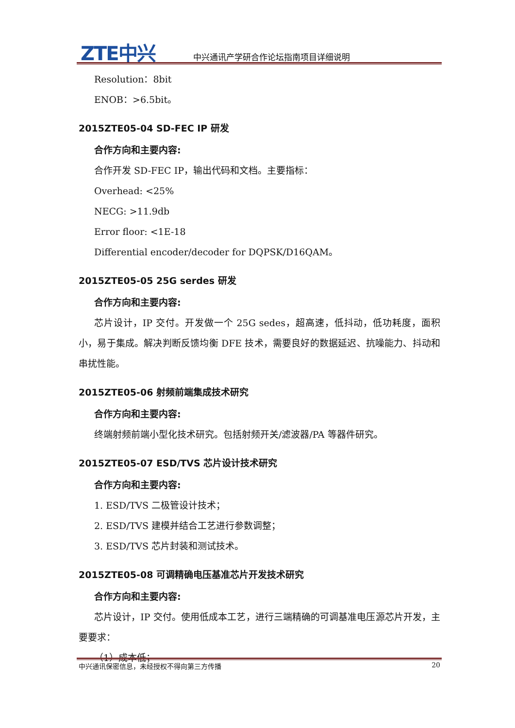ZTE中兴
中兴通讯产学研合作论坛指南项目详细说明
Resolution：8bit
ENOB：>6.5bit。
2015ZTE05-04 SD-FEC IP 研发
合作方向和主要内容:
合作开发 SD-FEC IP，输出代码和文档。主要指标：
Overhead: <25%
NECG: >11.9db
Error floor: <1E-18
Differential encoder/decoder for DQPSK/D16QAM。
2015ZTE05-05 25G serdes 研发
合作方向和主要内容:
芯片设计，IP 交付。开发做一个 25G sedes，超高速，低抖动，低功耗度，面积小，易于集成。解决判断反馈均衡 DFE 技术，需要良好的数据延迟、抗噪能力、抖动和串扰性能。
2015ZTE05-06 射频前端集成技术研究
合作方向和主要内容:
终端射频前端小型化技术研究。包括射频开关/滤波器/PA 等器件研究。
2015ZTE05-07 ESD/TVS 芯片设计技术研究
合作方向和主要内容:
1. ESD/TVS 二极管设计技术；
2. ESD/TVS 建模并结合工艺进行参数调整；
3. ESD/TVS 芯片封装和测试技术。
2015ZTE05-08 可调精确电压基准芯片开发技术研究
合作方向和主要内容:
芯片设计，IP 交付。使用低成本工艺，进行三端精确的可调基准电压源芯片开发，主要要求：
（1）成本低；
中兴通讯保密信息，未经授权不得向第三方传播 20